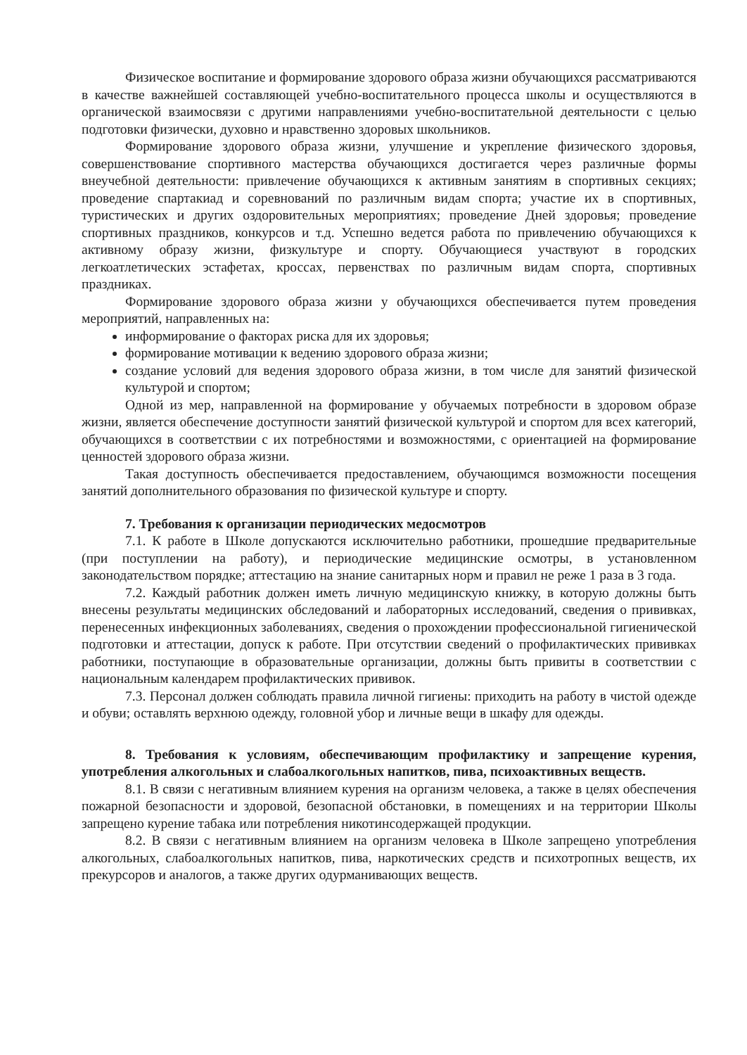Физическое воспитание и формирование здорового образа жизни обучающихся рассматриваются в качестве важнейшей составляющей учебно-воспитательного процесса школы и осуществляются в органической взаимосвязи с другими направлениями учебно-воспитательной деятельности с целью подготовки физически, духовно и нравственно здоровых школьников.
Формирование здорового образа жизни, улучшение и укрепление физического здоровья, совершенствование спортивного мастерства обучающихся достигается через различные формы внеучебной деятельности: привлечение обучающихся к активным занятиям в спортивных секциях; проведение спартакиад и соревнований по различным видам спорта; участие их в спортивных, туристических и других оздоровительных мероприятиях; проведение Дней здоровья; проведение спортивных праздников, конкурсов и т.д. Успешно ведется работа по привлечению обучающихся к активному образу жизни, физкультуре и спорту. Обучающиеся участвуют в городских легкоатлетических эстафетах, кроссах, первенствах по различным видам спорта, спортивных праздниках.
Формирование здорового образа жизни у обучающихся обеспечивается путем проведения мероприятий, направленных на:
информирование о факторах риска для их здоровья;
формирование мотивации к ведению здорового образа жизни;
создание условий для ведения здорового образа жизни, в том числе для занятий физической культурой и спортом;
Одной из мер, направленной на формирование у обучаемых потребности в здоровом образе жизни, является обеспечение доступности занятий физической культурой и спортом для всех категорий, обучающихся в соответствии с их потребностями и возможностями, с ориентацией на формирование ценностей здорового образа жизни.
Такая доступность обеспечивается предоставлением, обучающимся возможности посещения занятий дополнительного образования по физической культуре и спорту.
7. Требования к организации периодических медосмотров
7.1. К работе в Школе допускаются исключительно работники, прошедшие предварительные (при поступлении на работу), и периодические медицинские осмотры, в установленном законодательством порядке; аттестацию на знание санитарных норм и правил не реже 1 раза в 3 года.
7.2. Каждый работник должен иметь личную медицинскую книжку, в которую должны быть внесены результаты медицинских обследований и лабораторных исследований, сведения о прививках, перенесенных инфекционных заболеваниях, сведения о прохождении профессиональной гигиенической подготовки и аттестации, допуск к работе. При отсутствии сведений о профилактических прививках работники, поступающие в образовательные организации, должны быть привиты в соответствии с национальным календарем профилактических прививок.
7.3. Персонал должен соблюдать правила личной гигиены: приходить на работу в чистой одежде и обуви; оставлять верхнюю одежду, головной убор и личные вещи в шкафу для одежды.
8. Требования к условиям, обеспечивающим профилактику и запрещение курения, употребления алкогольных и слабоалкогольных напитков, пива, психоактивных веществ.
8.1. В связи с негативным влиянием курения на организм человека, а также в целях обеспечения пожарной безопасности и здоровой, безопасной обстановки, в помещениях и на территории Школы запрещено курение табака или потребления никотинсодержащей продукции.
8.2. В связи с негативным влиянием на организм человека в Школе запрещено употребления алкогольных, слабоалкогольных напитков, пива, наркотических средств и психотропных веществ, их прекурсоров и аналогов, а также других одурманивающих веществ.